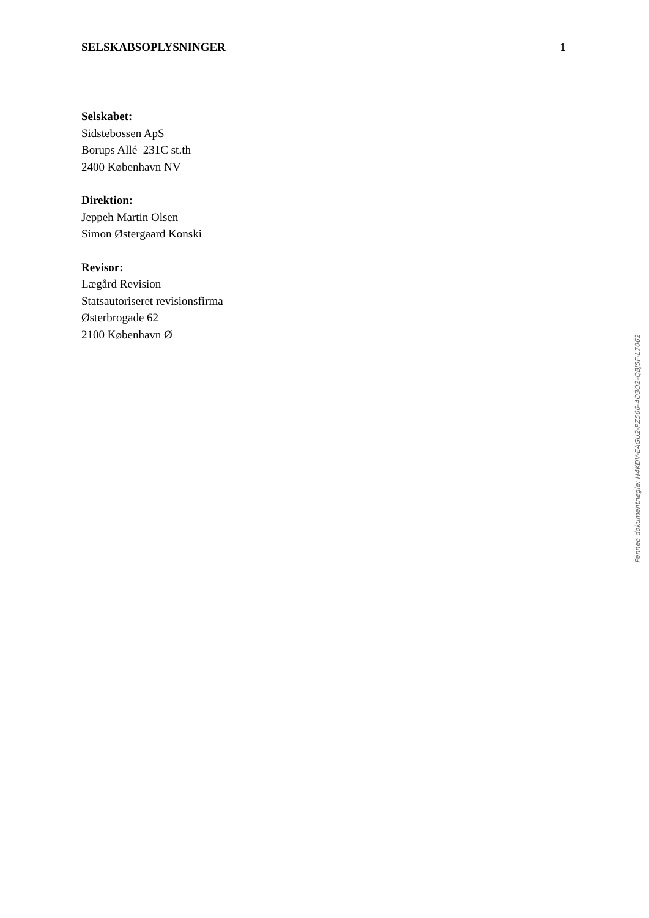SELSKABSOPLYSNINGER 1
Selskabet:
Sidstebossen ApS
Borups Allé 231C st.th
2400 København NV
Direktion:
Jeppeh Martin Olsen
Simon Østergaard Konski
Revisor:
Lægård Revision
Statsautoriseret revisionsfirma
Østerbrogade 62
2100 København Ø
Penneo dokumentnøgle: H4KDV-EAGU2-PZ566-4O3O2-QBJ5F-L7062